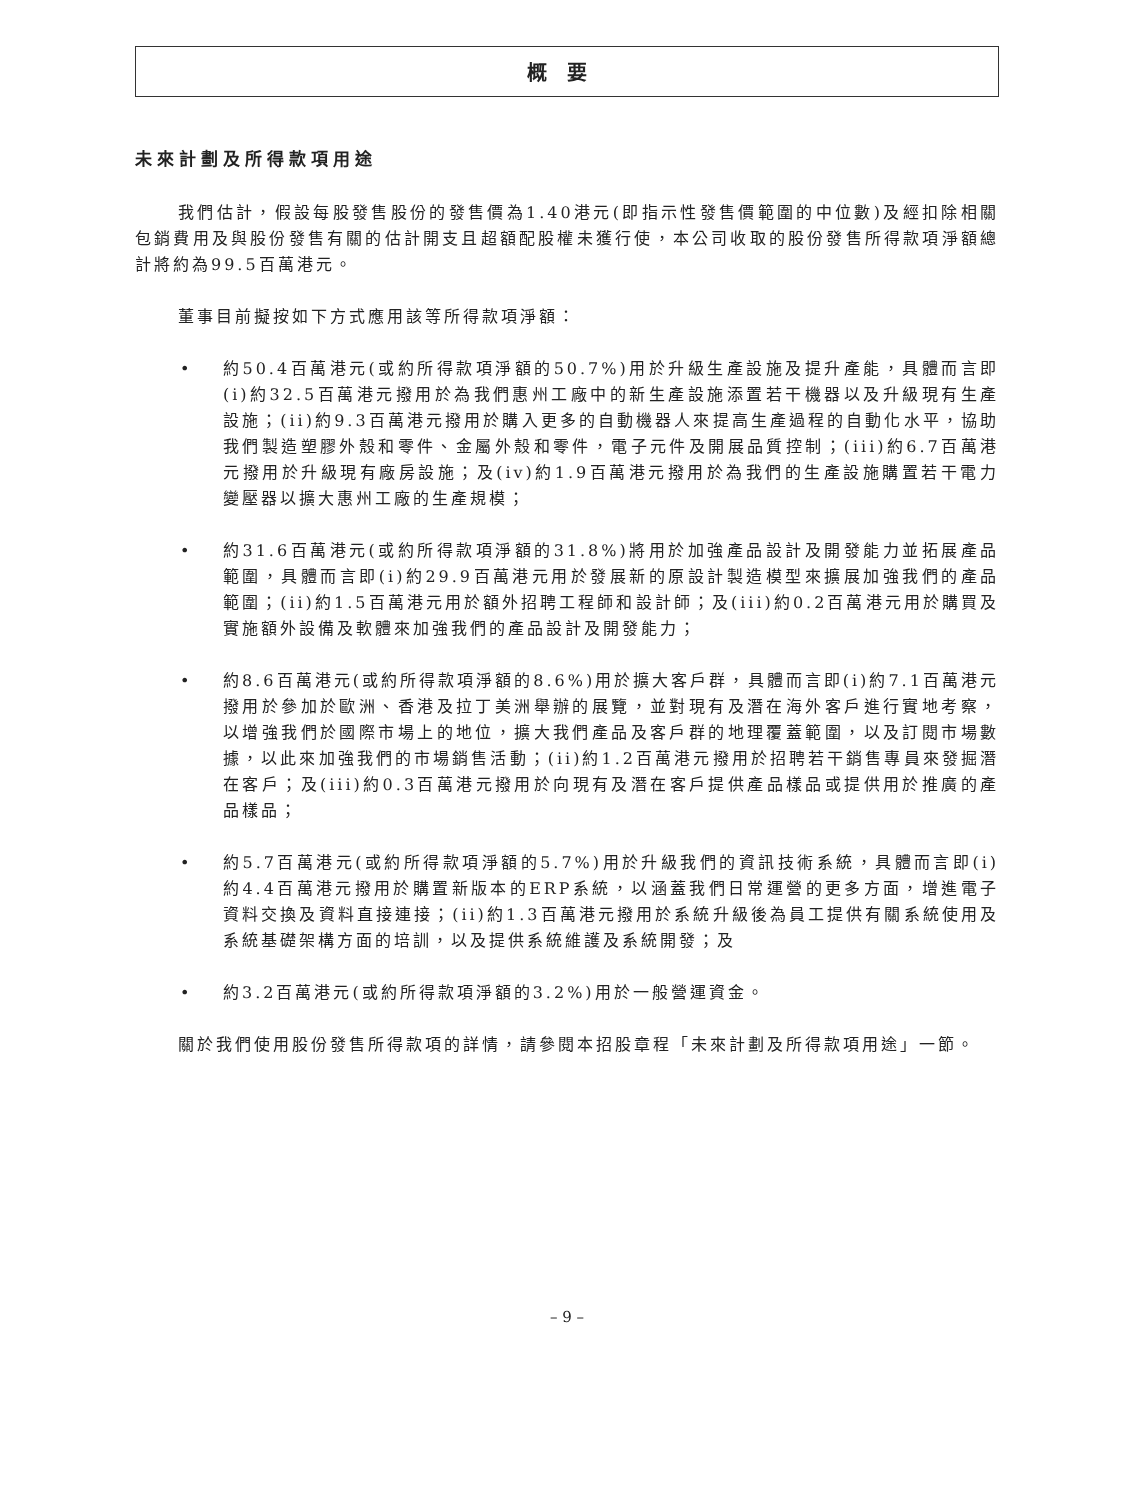概要
未來計劃及所得款項用途
我們估計，假設每股發售股份的發售價為1.40港元(即指示性發售價範圍的中位數)及經扣除相關包銷費用及與股份發售有關的估計開支且超額配股權未獲行使，本公司收取的股份發售所得款項淨額總計將約為99.5百萬港元。
董事目前擬按如下方式應用該等所得款項淨額：
• 約50.4百萬港元(或約所得款項淨額的50.7%)用於升級生產設施及提升產能，具體而言即(i)約32.5百萬港元撥用於為我們惠州工廠中的新生產設施添置若干機器以及升級現有生產設施；(ii)約9.3百萬港元撥用於購入更多的自動機器人來提高生產過程的自動化水平，協助我們製造塑膠外殼和零件、金屬外殼和零件，電子元件及開展品質控制；(iii)約6.7百萬港元撥用於升級現有廠房設施；及(iv)約1.9百萬港元撥用於為我們的生產設施購置若干電力變壓器以擴大惠州工廠的生產規模；
• 約31.6百萬港元(或約所得款項淨額的31.8%)將用於加強產品設計及開發能力並拓展產品範圍，具體而言即(i)約29.9百萬港元用於發展新的原設計製造模型來擴展加強我們的產品範圍；(ii)約1.5百萬港元用於額外招聘工程師和設計師；及(iii)約0.2百萬港元用於購買及實施額外設備及軟體來加強我們的產品設計及開發能力；
• 約8.6百萬港元(或約所得款項淨額的8.6%)用於擴大客戶群，具體而言即(i)約7.1百萬港元撥用於參加於歐洲、香港及拉丁美洲舉辦的展覽，並對現有及潛在海外客戶進行實地考察，以增強我們於國際市場上的地位，擴大我們產品及客戶群的地理覆蓋範圍，以及訂閱市場數據，以此來加強我們的市場銷售活動；(ii)約1.2百萬港元撥用於招聘若干銷售專員來發掘潛在客戶；及(iii)約0.3百萬港元撥用於向現有及潛在客戶提供產品樣品或提供用於推廣的產品樣品；
• 約5.7百萬港元(或約所得款項淨額的5.7%)用於升級我們的資訊技術系統，具體而言即(i)約4.4百萬港元撥用於購置新版本的ERP系統，以涵蓋我們日常運營的更多方面，增進電子資料交換及資料直接連接；(ii)約1.3百萬港元撥用於系統升級後為員工提供有關系統使用及系統基礎架構方面的培訓，以及提供系統維護及系統開發；及
• 約3.2百萬港元(或約所得款項淨額的3.2%)用於一般營運資金。
關於我們使用股份發售所得款項的詳情，請參閱本招股章程「未來計劃及所得款項用途」一節。
– 9 –